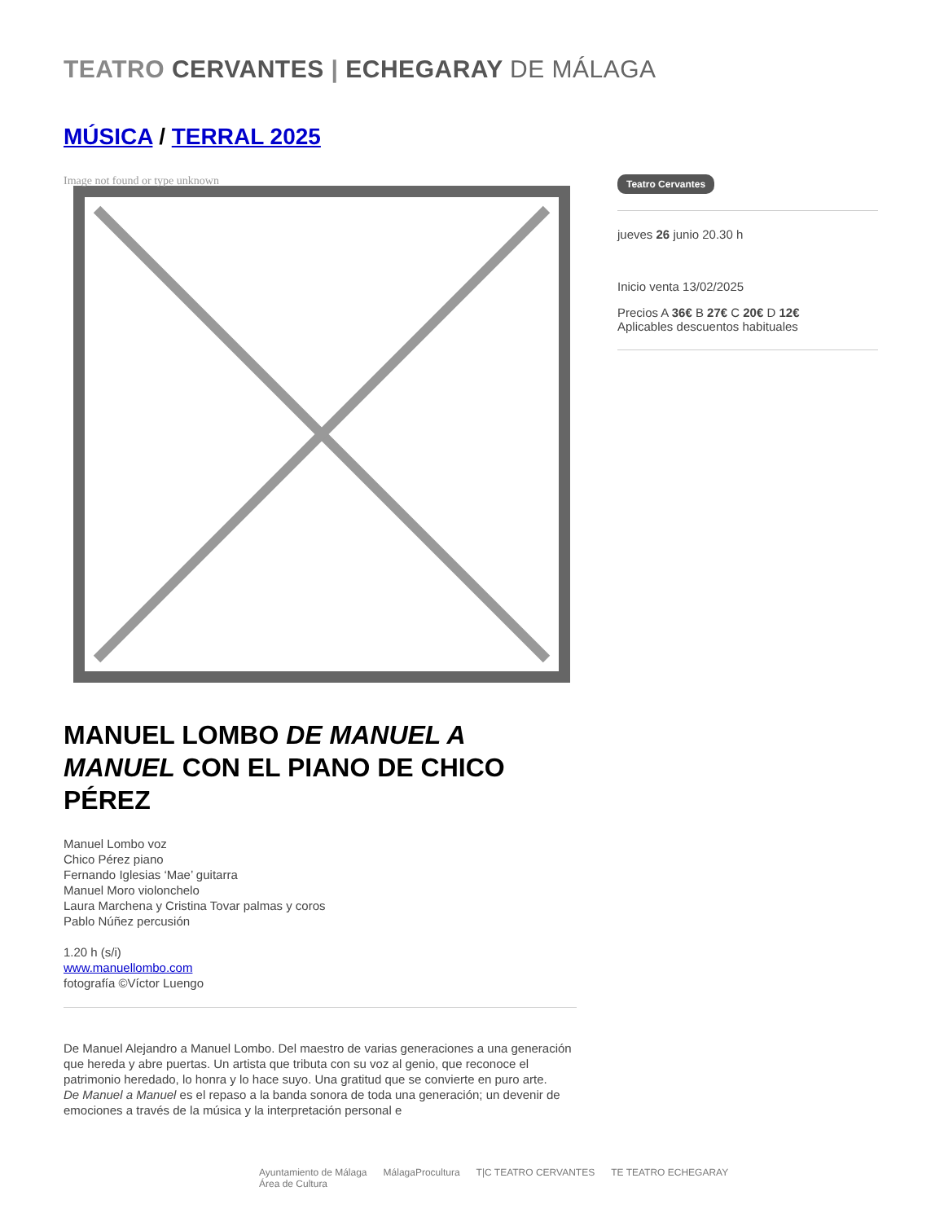TEATRO CERVANTES | ECHEGARAY DE MÁLAGA
MÚSICA / TERRAL 2025
Image not found or type unknown
MANUEL LOMBO DE MANUEL A MANUEL CON EL PIANO DE CHICO PÉREZ
Manuel Lombo voz
Chico Pérez piano
Fernando Iglesias ‘Mae’ guitarra
Manuel Moro violonchelo
Laura Marchena y Cristina Tovar palmas y coros
Pablo Núñez percusión
1.20 h (s/i)
www.manuellombo.com
fotografía ©Víctor Luengo
De Manuel Alejandro a Manuel Lombo. Del maestro de varias generaciones a una generación que hereda y abre puertas. Un artista que tributa con su voz al genio, que reconoce el patrimonio heredado, lo honra y lo hace suyo. Una gratitud que se convierte en puro arte.
De Manuel a Manuel es el repaso a la banda sonora de toda una generación; un devenir de emociones a través de la música y la interpretación personal e
Teatro Cervantes
jueves 26 junio 20.30 h
Inicio venta 13/02/2025
Precios A 36€ B 27€ C 20€ D 12€
Aplicables descuentos habituales
Ayuntamiento de Málaga
Área de Cultura MálagaProcultura T|C TEATRO CERVANTES TE TEATRO ECHEGARAY